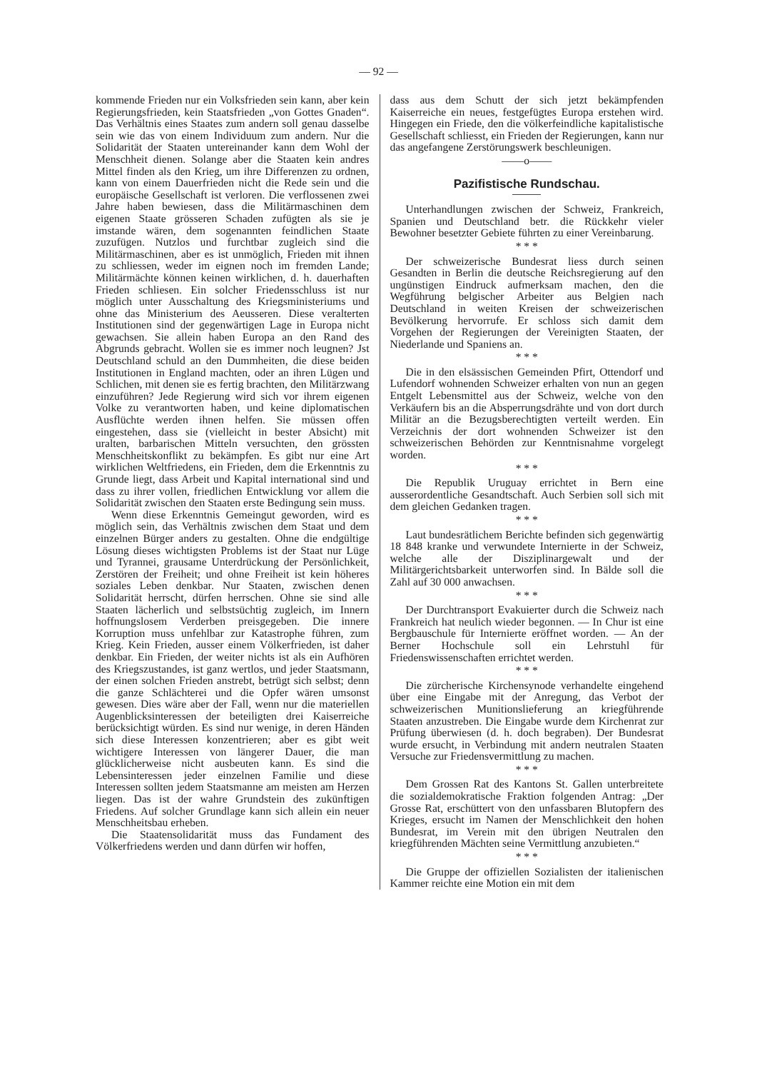— 92 —
kommende Frieden nur ein Volksfrieden sein kann, aber kein Regierungsfrieden, kein Staatsfrieden „von Gottes Gnaden“. Das Verhältnis eines Staates zum andern soll genau dasselbe sein wie das von einem Individuum zum andern. Nur die Solidarität der Staaten untereinander kann dem Wohl der Menschheit dienen. Solange aber die Staaten kein andres Mittel finden als den Krieg, um ihre Differenzen zu ordnen, kann von einem Dauerfrieden nicht die Rede sein und die europäische Gesellschaft ist verloren. Die verflossenen zwei Jahre haben bewiesen, dass die Militärmaschinen dem eigenen Staate grösseren Schaden zufügten als sie je imstande wären, dem sogenannten feindlichen Staate zuzufügen. Nutzlos und furchtbar zugleich sind die Militärmaschinen, aber es ist unmöglich, Frieden mit ihnen zu schliessen, weder im eignen noch im fremden Lande; Militärmächte können keinen wirklichen, d. h. dauerhaften Frieden schliesen. Ein solcher Friedensschluss ist nur möglich unter Ausschaltung des Kriegsministeriums und ohne das Ministerium des Aeusseren. Diese veralterten Institutionen sind der gegenwärtigen Lage in Europa nicht gewachsen. Sie allein haben Europa an den Rand des Abgrunds gebracht. Wollen sie es immer noch leugnen? Jst Deutschland schuld an den Dummheiten, die diese beiden Institutionen in England machten, oder an ihren Lügen und Schlichen, mit denen sie es fertig brachten, den Militärzwang einzuführen? Jede Regierung wird sich vor ihrem eigenen Volke zu verantworten haben, und keine diplomatischen Ausflüchte werden ihnen helfen. Sie müssen offen eingestehen, dass sie (vielleicht in bester Absicht) mit uralten, barbarischen Mitteln versuchten, den grössten Menschheitskonflikt zu bekämpfen. Es gibt nur eine Art wirklichen Weltfriedens, ein Frieden, dem die Erkenntnis zu Grunde liegt, dass Arbeit und Kapital international sind und dass zu ihrer vollen, friedlichen Entwicklung vor allem die Solidarität zwischen den Staaten erste Bedingung sein muss.
Wenn diese Erkenntnis Gemeingut geworden, wird es möglich sein, das Verhältnis zwischen dem Staat und dem einzelnen Bürger anders zu gestalten. Ohne die endgültige Lösung dieses wichtigsten Problems ist der Staat nur Lüge und Tyrannei, grausame Unterdrückung der Persönlichkeit, Zerstören der Freiheit; und ohne Freiheit ist kein höheres soziales Leben denkbar. Nur Staaten, zwischen denen Solidarität herrscht, dürfen herrschen. Ohne sie sind alle Staaten lächerlich und selbstsüchtig zugleich, im Innern hoffnungslosem Verderben preisgegeben. Die innere Korruption muss unfehlbar zur Katastrophe führen, zum Krieg. Kein Frieden, ausser einem Völkerfrieden, ist daher denkbar. Ein Frieden, der weiter nichts ist als ein Aufhören des Kriegszustandes, ist ganz wertlos, und jeder Staatsmann, der einen solchen Frieden anstrebt, betrügt sich selbst; denn die ganze Schlächterei und die Opfer wären umsonst gewesen. Dies wäre aber der Fall, wenn nur die materiellen Augenblicksinteressen der beteiligten drei Kaiserreiche berücksichtigt würden. Es sind nur wenige, in deren Händen sich diese Interessen konzentrieren; aber es gibt weit wichtigere Interessen von längerer Dauer, die man glücklicherweise nicht ausbeuten kann. Es sind die Lebensinteressen jeder einzelnen Familie und diese Interessen sollten jedem Staatsmanne am meisten am Herzen liegen. Das ist der wahre Grundstein des zukünftigen Friedens. Auf solcher Grundlage kann sich allein ein neuer Menschheitsbau erheben.
Die Staatensolidarität muss das Fundament des Völkerfriedens werden und dann dürfen wir hoffen,
dass aus dem Schutt der sich jetzt bekämpfenden Kaiserreiche ein neues, festgefügtes Europa erstehen wird. Hingegen ein Friede, den die völkerfeindliche kapitalistische Gesellschaft schliesst, ein Frieden der Regierungen, kann nur das angefangene Zerstörungswerk beschleunigen.
——o——
Pazifistische Rundschau.
Unterhandlungen zwischen der Schweiz, Frankreich, Spanien und Deutschland betr. die Rückkehr vieler Bewohner besetzter Gebiete führten zu einer Vereinbarung.
* * *
Der schweizerische Bundesrat liess durch seinen Gesandten in Berlin die deutsche Reichsregierung auf den ungünstigen Eindruck aufmerksam machen, den die Wegführung belgischer Arbeiter aus Belgien nach Deutschland in weiten Kreisen der schweizerischen Bevölkerung hervorrufe. Er schloss sich damit dem Vorgehen der Regierungen der Vereinigten Staaten, der Niederlande und Spaniens an.
* * *
Die in den elsässischen Gemeinden Pfirt, Ottendorf und Lufendorf wohnenden Schweizer erhalten von nun an gegen Entgelt Lebensmittel aus der Schweiz, welche von den Verkäufern bis an die Absperrungsdrähte und von dort durch Militär an die Bezugsberechtigten verteilt werden. Ein Verzeichnis der dort wohnenden Schweizer ist den schweizerischen Behörden zur Kenntnisnahme vorgelegt worden.
* * *
Die Republik Uruguay errichtet in Bern eine ausserordentliche Gesandtschaft. Auch Serbien soll sich mit dem gleichen Gedanken tragen.
* * *
Laut bundesrätlichem Berichte befinden sich gegenwärtig 18 848 kranke und verwundete Internierte in der Schweiz, welche alle der Disziplinargewalt und der Militärgerichtsbarkeit unterworfen sind. In Bälde soll die Zahl auf 30 000 anwachsen.
* * *
Der Durchtransport Evakuierter durch die Schweiz nach Frankreich hat neulich wieder begonnen. — In Chur ist eine Bergbauschule für Internierte eröffnet worden. — An der Berner Hochschule soll ein Lehrstuhl für Friedenswissenschaften errichtet werden.
* * *
Die zürcherische Kirchensynode verhandelte eingehend über eine Eingabe mit der Anregung, das Verbot der schweizerischen Munitionslieferung an kriegführende Staaten anzustreben. Die Eingabe wurde dem Kirchenrat zur Prüfung überwiesen (d. h. doch begraben). Der Bundesrat wurde ersucht, in Verbindung mit andern neutralen Staaten Versuche zur Friedensvermittlung zu machen.
* * *
Dem Grossen Rat des Kantons St. Gallen unterbreitete die sozialdemokratische Fraktion folgenden Antrag: „Der Grosse Rat, erschüttert von den unfassbaren Blutopfern des Krieges, ersucht im Namen der Menschlichkeit den hohen Bundesrat, im Verein mit den übrigen Neutralen den kriegführenden Mächten seine Vermittlung anzubieten.“
* * *
Die Gruppe der offiziellen Sozialisten der italienischen Kammer reichte eine Motion ein mit dem